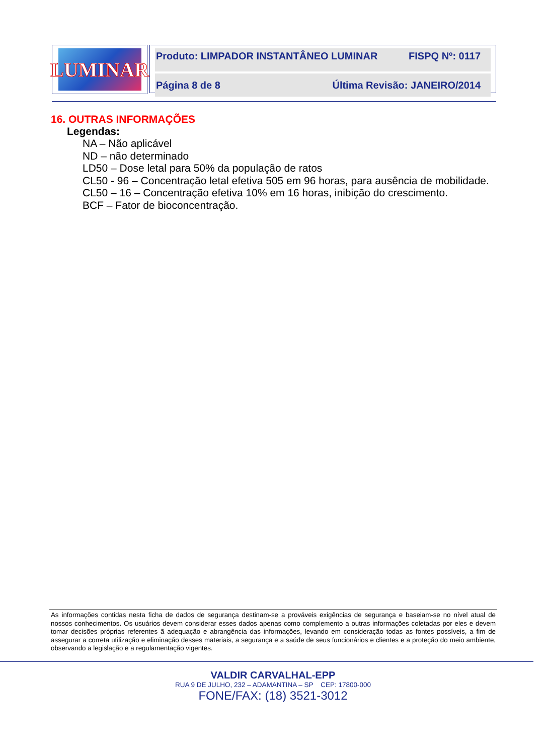LUMINAR
Produto: LIMPADOR INSTANTÂNEO LUMINAR FISPQ Nº: 0117
Página 8 de 8 Última Revisão: JANEIRO/2014
16. OUTRAS INFORMAÇÕES
Legendas:
NA – Não aplicável
ND – não determinado
LD50 – Dose letal para 50% da população de ratos
CL50 - 96 – Concentração letal efetiva 505 em 96 horas, para ausência de mobilidade.
CL50 – 16 – Concentração efetiva 10% em 16 horas, inibição do crescimento.
BCF – Fator de bioconcentração.
As informações contidas nesta ficha de dados de segurança destinam-se a prováveis exigências de segurança e baseiam-se no nível atual de nossos conhecimentos. Os usuários devem considerar esses dados apenas como complemento a outras informações coletadas por eles e devem tomar decisões próprias referentes ã adequação e abrangência das informações, levando em consideração todas as fontes possíveis, a fim de assegurar a correta utilização e eliminação desses materiais, a segurança e a saúde de seus funcionários e clientes e a proteção do meio ambiente, observando a legislação e a regulamentação vigentes.
VALDIR CARVALHAL-EPP
RUA 9 DE JULHO, 232 – ADAMANTINA – SP CEP: 17800-000
FONE/FAX: (18) 3521-3012